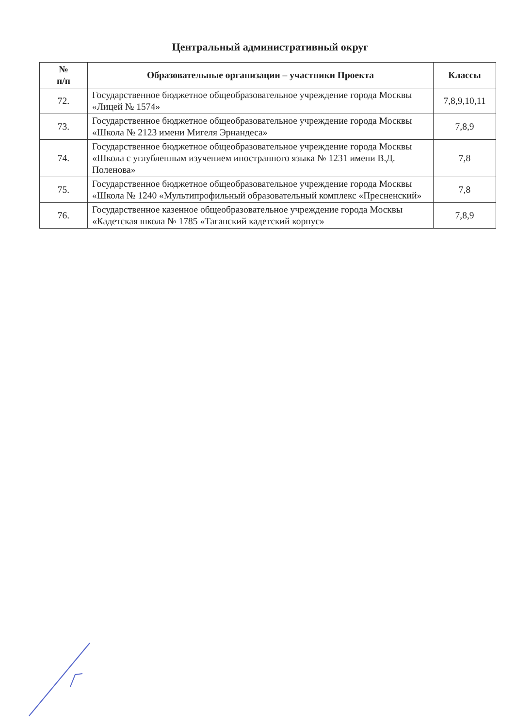Центральный административный округ
| № п/п | Образовательные организации – участники Проекта | Классы |
| --- | --- | --- |
| 72. | Государственное бюджетное общеобразовательное учреждение города Москвы «Лицей № 1574» | 7,8,9,10,11 |
| 73. | Государственное бюджетное общеобразовательное учреждение города Москвы «Школа № 2123 имени Мигеля Эрнандеса» | 7,8,9 |
| 74. | Государственное бюджетное общеобразовательное учреждение города Москвы «Школа с углубленным изучением иностранного языка № 1231 имени В.Д. Поленова» | 7,8 |
| 75. | Государственное бюджетное общеобразовательное учреждение города Москвы «Школа № 1240 «Мультипрофильный образовательный комплекс «Пресненский» | 7,8 |
| 76. | Государственное казенное общеобразовательное учреждение города Москвы «Кадетская школа № 1785 «Таганский кадетский корпус» | 7,8,9 |